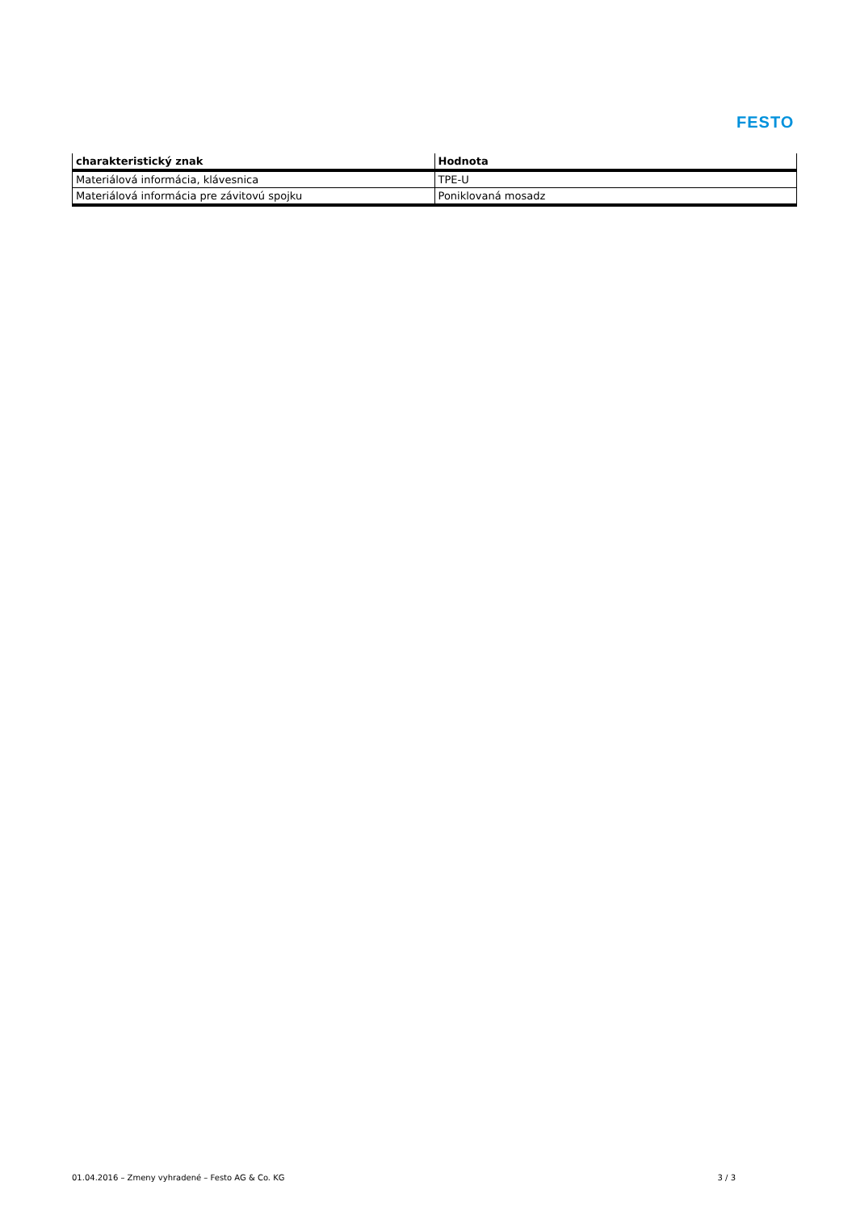FESTO
| charakteristický znak | Hodnota |
| --- | --- |
| Materiálová informácia, klávesnica | TPE-U |
| Materiálová informácia pre závitovú spojku | Poniklovaná mosadz |
01.04.2016 – Zmeny vyhradené – Festo AG & Co. KG 3 / 3